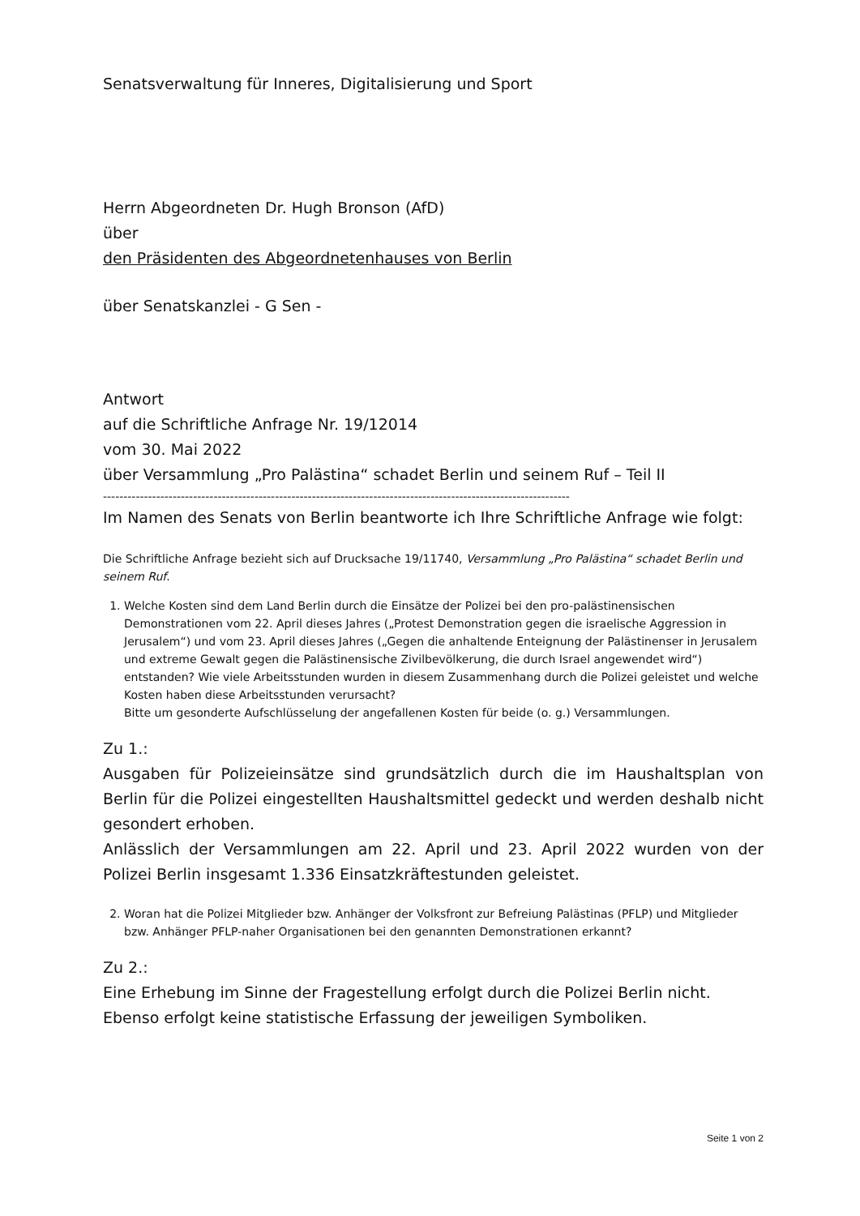Senatsverwaltung für Inneres, Digitalisierung und Sport
Herrn Abgeordneten Dr. Hugh Bronson (AfD)
über
den Präsidenten des Abgeordnetenhauses von Berlin
über Senatskanzlei - G Sen -
Antwort
auf die Schriftliche Anfrage Nr. 19/12014
vom 30. Mai 2022
über Versammlung „Pro Palästina“ schadet Berlin und seinem Ruf – Teil II
------------------------------------------------------------------------------------------------------------------
Im Namen des Senats von Berlin beantworte ich Ihre Schriftliche Anfrage wie folgt:
Die Schriftliche Anfrage bezieht sich auf Drucksache 19/11740, Versammlung „Pro Palästina“ schadet Berlin und seinem Ruf.
1. Welche Kosten sind dem Land Berlin durch die Einsätze der Polizei bei den pro-palästinensischen Demonstrationen vom 22. April dieses Jahres („Protest Demonstration gegen die israelische Aggression in Jerusalem“) und vom 23. April dieses Jahres („Gegen die anhaltende Enteignung der Palästinenser in Jerusalem und extreme Gewalt gegen die Palästinensische Zivilbevölkerung, die durch Israel angewendet wird“) entstanden? Wie viele Arbeitsstunden wurden in diesem Zusammenhang durch die Polizei geleistet und welche Kosten haben diese Arbeitsstunden verursacht?
Bitte um gesonderte Aufschlüsselung der angefallenen Kosten für beide (o. g.) Versammlungen.
Zu 1.:
Ausgaben für Polizeieinsätze sind grundsätzlich durch die im Haushaltsplan von Berlin für die Polizei eingestellten Haushaltsmittel gedeckt und werden deshalb nicht gesondert erhoben.
Anlässlich der Versammlungen am 22. April und 23. April 2022 wurden von der Polizei Berlin insgesamt 1.336 Einsatzkräftestunden geleistet.
2. Woran hat die Polizei Mitglieder bzw. Anhänger der Volksfront zur Befreiung Palästinas (PFLP) und Mitglieder bzw. Anhänger PFLP-naher Organisationen bei den genannten Demonstrationen erkannt?
Zu 2.:
Eine Erhebung im Sinne der Fragestellung erfolgt durch die Polizei Berlin nicht. Ebenso erfolgt keine statistische Erfassung der jeweiligen Symboliken.
Seite 1 von 2